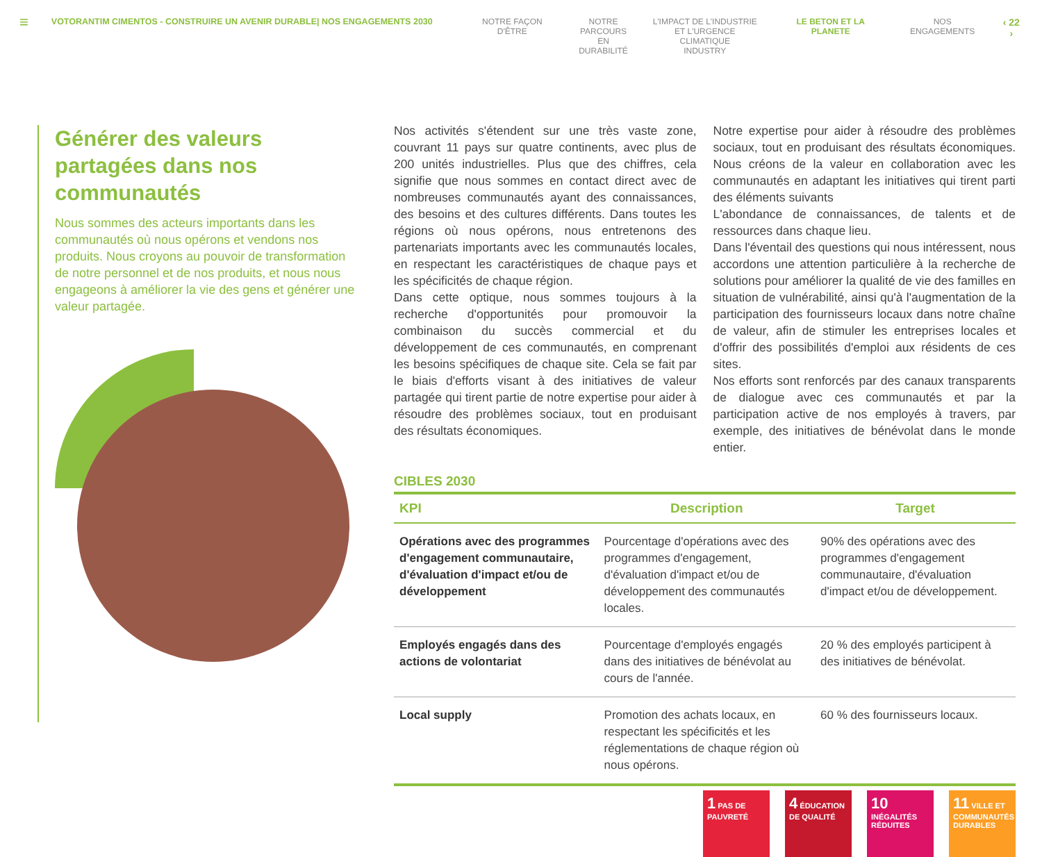≡
VOTORANTIM CIMENTOS - CONSTRUIRE UN AVENIR DURABLE| NOS ENGAGEMENTS 2030 NOTRE FAÇON D'ÊTRE NOTRE
PARCOURS EN
DURABILITÉ
L'IMPACT DE L'INDUSTRIE
ET L'URGENCE CLIMATIQUE
INDUSTRY
LE BETON ET LA PLANETE NOS ENGAGEMENTS
‹ 22 ›
Générer des valeurs partagées dans nos communautés
Nous sommes des acteurs importants dans les communautés où nous opérons et vendons nos produits. Nous croyons au pouvoir de transformation de notre personnel et de nos produits, et nous nous engageons à améliorer la vie des gens et générer une valeur partagée.
Nos activités s'étendent sur une très vaste zone, couvrant 11 pays sur quatre continents, avec plus de 200 unités industrielles. Plus que des chiffres, cela signifie que nous sommes en contact direct avec de nombreuses communautés ayant des connaissances, des besoins et des cultures différents. Dans toutes les régions où nous opérons, nous entretenons des partenariats importants avec les communautés locales, en respectant les caractéristiques de chaque pays et les spécificités de chaque région.
Dans cette optique, nous sommes toujours à la recherche d'opportunités pour promouvoir la combinaison du succès commercial et du développement de ces communautés, en comprenant les besoins spécifiques de chaque site. Cela se fait par le biais d'efforts visant à des initiatives de valeur partagée qui tirent partie de notre expertise pour aider à résoudre des problèmes sociaux, tout en produisant des résultats économiques.
Notre expertise pour aider à résoudre des problèmes sociaux, tout en produisant des résultats économiques. Nous créons de la valeur en collaboration avec les communautés en adaptant les initiatives qui tirent parti des éléments suivants
L'abondance de connaissances, de talents et de ressources dans chaque lieu.
Dans l'éventail des questions qui nous intéressent, nous accordons une attention particulière à la recherche de solutions pour améliorer la qualité de vie des familles en situation de vulnérabilité, ainsi qu'à l'augmentation de la participation des fournisseurs locaux dans notre chaîne de valeur, afin de stimuler les entreprises locales et d'offrir des possibilités d'emploi aux résidents de ces sites.
Nos efforts sont renforcés par des canaux transparents de dialogue avec ces communautés et par la participation active de nos employés à travers, par exemple, des initiatives de bénévolat dans le monde entier.
CIBLES 2030
| KPI | Description | Target |
| --- | --- | --- |
| Opérations avec des programmes d'engagement communautaire, d'évaluation d'impact et/ou de développement | Pourcentage d'opérations avec des programmes d'engagement, d'évaluation d'impact et/ou de développement des communautés locales. | 90% des opérations avec des programmes d'engagement communautaire, d'évaluation d'impact et/ou de développement. |
| Employés engagés dans des actions de volontariat | Pourcentage d'employés engagés dans des initiatives de bénévolat au cours de l'année. | 20 % des employés participent à des initiatives de bénévolat. |
| Local supply | Promotion des achats locaux, en respectant les spécificités et les réglementations de chaque région où nous opérons. | 60 % des fournisseurs locaux. |
1 PAS DE PAUVRETÉ
4 ÉDUCATION DE QUALITÉ
10 INÉGALITÉS RÉDUITES
11 VILLE ET COMMUNAUTÉS DURABLES